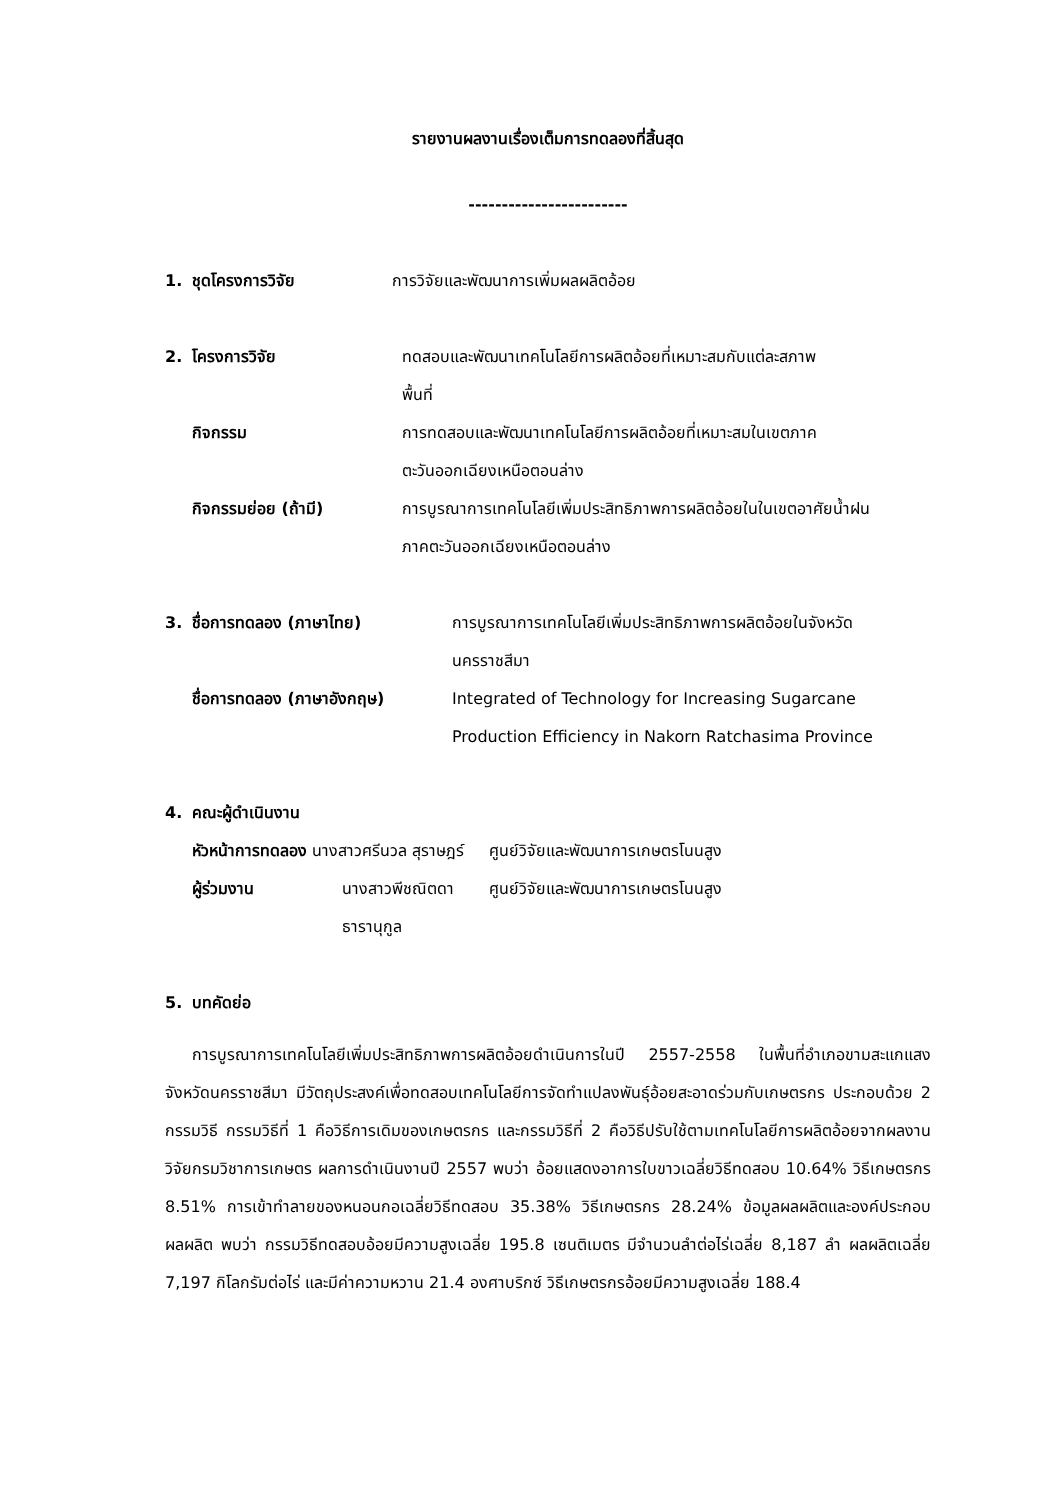รายงานผลงานเรื่องเต็มการทดลองที่สิ้นสุด
------------------------
1. ชุดโครงการวิจัย การวิจัยและพัฒนาการเพิ่มผลผลิตอ้อย
2. โครงการวิจัย ทดสอบและพัฒนาเทคโนโลยีการผลิตอ้อยที่เหมาะสมกับแต่ละสภาพ
พื้นที่
กิจกรรม การทดสอบและพัฒนาเทคโนโลยีการผลิตอ้อยที่เหมาะสมในเขตภาค
ตะวันออกเฉียงเหนือตอนล่าง
กิจกรรมย่อย (ถ้ามี) การบูรณาการเทคโนโลยีเพิ่มประสิทธิภาพการผลิตอ้อยในในเขตอาศัยน้ำฝน
ภาคตะวันออกเฉียงเหนือตอนล่าง
3. ชื่อการทดลอง (ภาษาไทย) การบูรณาการเทคโนโลยีเพิ่มประสิทธิภาพการผลิตอ้อยในจังหวัด
นครราชสีมา
ชื่อการทดลอง (ภาษาอังกฤษ) Integrated of Technology for Increasing Sugarcane
Production Efficiency in Nakorn Ratchasima Province
4. คณะผู้ดำเนินงาน
หัวหน้าการทดลอง นางสาวศรีนวล สุราษฎร์ ศูนย์วิจัยและพัฒนาการเกษตรโนนสูง
ผู้ร่วมงาน นางสาวพีชณิตดา ธารานุกูล ศูนย์วิจัยและพัฒนาการเกษตรโนนสูง
5. บทคัดย่อ
การบูรณาการเทคโนโลยีเพิ่มประสิทธิภาพการผลิตอ้อยดำเนินการในปี 2557-2558 ในพื้นที่อำเภอขามสะแกแสง จังหวัดนครราชสีมา มีวัตถุประสงค์เพื่อทดสอบเทคโนโลยีการจัดทำแปลงพันธุ์อ้อยสะอาดร่วมกับเกษตรกร ประกอบด้วย 2 กรรมวิธี กรรมวิธีที่ 1 คือวิธีการเดิมของเกษตรกร และกรรมวิธีที่ 2 คือวิธีปรับใช้ตามเทคโนโลยีการผลิตอ้อยจากผลงานวิจัยกรมวิชาการเกษตร ผลการดำเนินงานปี 2557 พบว่า อ้อยแสดงอาการใบขาวเฉลี่ยวิธีทดสอบ 10.64% วิธีเกษตรกร 8.51% การเข้าทำลายของหนอนกอเฉลี่ยวิธีทดสอบ 35.38% วิธีเกษตรกร 28.24% ข้อมูลผลผลิตและองค์ประกอบผลผลิต พบว่า กรรมวิธีทดสอบอ้อยมีความสูงเฉลี่ย 195.8 เซนติเมตร มีจำนวนลำต่อไร่เฉลี่ย 8,187 ลำ ผลผลิตเฉลี่ย 7,197 กิโลกรัมต่อไร่ และมีค่าความหวาน 21.4 องศาบริกซ์ วิธีเกษตรกรอ้อยมีความสูงเฉลี่ย 188.4